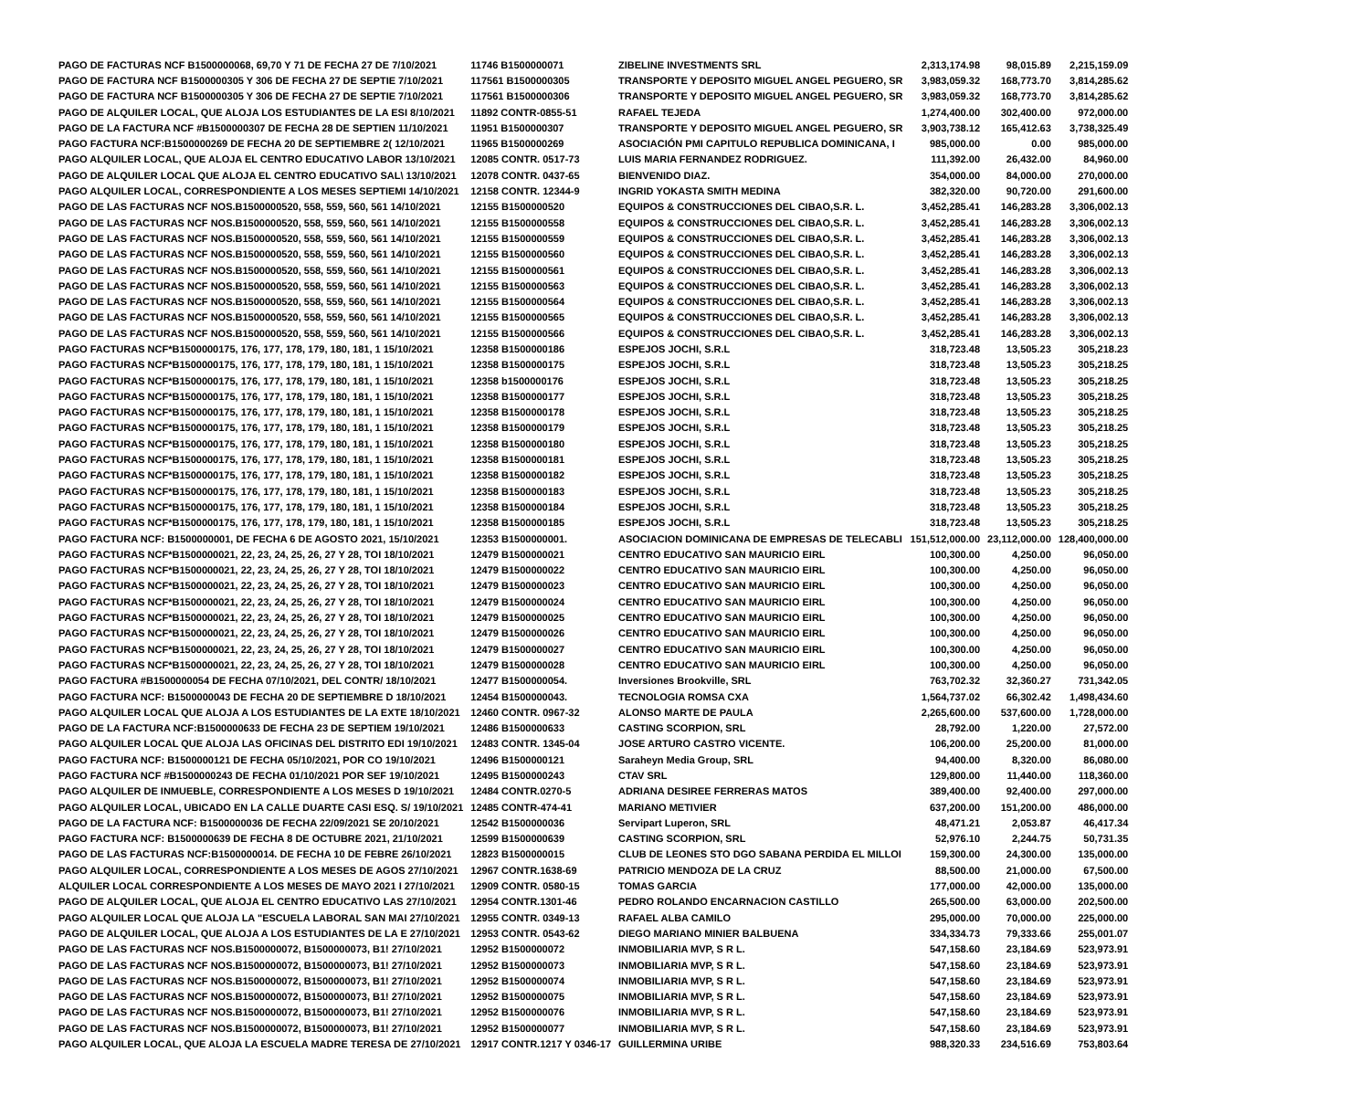| PAGO DE FACTURAS NCF B1500000068, 69,70 Y 71 DE FECHA 27 DE 7/10/2021 | 11746 B1500000071 | ZIBELINE INVESTMENTS SRL | 2,313,174.98 | 98,015.89 | 2,215,159.09 |
| PAGO DE FACTURA NCF B1500000305 Y 306 DE FECHA 27 DE SEPTIE 7/10/2021 | 117561 B1500000305 | TRANSPORTE Y DEPOSITO MIGUEL ANGEL PEGUERO, SR | 3,983,059.32 | 168,773.70 | 3,814,285.62 |
| PAGO DE FACTURA NCF B1500000305 Y 306 DE FECHA 27 DE SEPTIE 7/10/2021 | 117561 B1500000306 | TRANSPORTE Y DEPOSITO MIGUEL ANGEL PEGUERO, SR | 3,983,059.32 | 168,773.70 | 3,814,285.62 |
| PAGO DE ALQUILER LOCAL, QUE ALOJA LOS ESTUDIANTES DE LA ESI 8/10/2021 | 11892 CONTR-0855-51 | RAFAEL TEJEDA | 1,274,400.00 | 302,400.00 | 972,000.00 |
| PAGO DE LA FACTURA NCF #B1500000307 DE FECHA 28 DE SEPTIEN 11/10/2021 | 11951 B1500000307 | TRANSPORTE Y DEPOSITO MIGUEL ANGEL PEGUERO, SR | 3,903,738.12 | 165,412.63 | 3,738,325.49 |
| PAGO FACTURA NCF:B1500000269 DE FECHA 20 DE SEPTIEMBRE 2( 12/10/2021 | 11965 B1500000269 | ASOCIACIÓN PMI CAPITULO REPUBLICA DOMINICANA, I | 985,000.00 | 0.00 | 985,000.00 |
| PAGO ALQUILER LOCAL, QUE ALOJA EL CENTRO EDUCATIVO LABOR 13/10/2021 | 12085 CONTR. 0517-73 | LUIS MARIA FERNANDEZ RODRIGUEZ. | 111,392.00 | 26,432.00 | 84,960.00 |
| PAGO DE ALQUILER LOCAL QUE ALOJA EL CENTRO EDUCATIVO SAL\ 13/10/2021 | 12078 CONTR. 0437-65 | BIENVENIDO DIAZ. | 354,000.00 | 84,000.00 | 270,000.00 |
| PAGO ALQUILER LOCAL, CORRESPONDIENTE A LOS MESES SEPTIEMI 14/10/2021 | 12158 CONTR. 12344-9 | INGRID YOKASTA SMITH MEDINA | 382,320.00 | 90,720.00 | 291,600.00 |
| PAGO DE LAS FACTURAS NCF NOS.B1500000520, 558, 559, 560, 561 14/10/2021 | 12155 B1500000520 | EQUIPOS & CONSTRUCCIONES DEL CIBAO,S.R. L. | 3,452,285.41 | 146,283.28 | 3,306,002.13 |
| PAGO DE LAS FACTURAS NCF NOS.B1500000520, 558, 559, 560, 561 14/10/2021 | 12155 B1500000558 | EQUIPOS & CONSTRUCCIONES DEL CIBAO,S.R. L. | 3,452,285.41 | 146,283.28 | 3,306,002.13 |
| PAGO DE LAS FACTURAS NCF NOS.B1500000520, 558, 559, 560, 561 14/10/2021 | 12155 B1500000559 | EQUIPOS & CONSTRUCCIONES DEL CIBAO,S.R. L. | 3,452,285.41 | 146,283.28 | 3,306,002.13 |
| PAGO DE LAS FACTURAS NCF NOS.B1500000520, 558, 559, 560, 561 14/10/2021 | 12155 B1500000560 | EQUIPOS & CONSTRUCCIONES DEL CIBAO,S.R. L. | 3,452,285.41 | 146,283.28 | 3,306,002.13 |
| PAGO DE LAS FACTURAS NCF NOS.B1500000520, 558, 559, 560, 561 14/10/2021 | 12155 B1500000561 | EQUIPOS & CONSTRUCCIONES DEL CIBAO,S.R. L. | 3,452,285.41 | 146,283.28 | 3,306,002.13 |
| PAGO DE LAS FACTURAS NCF NOS.B1500000520, 558, 559, 560, 561 14/10/2021 | 12155 B1500000563 | EQUIPOS & CONSTRUCCIONES DEL CIBAO,S.R. L. | 3,452,285.41 | 146,283.28 | 3,306,002.13 |
| PAGO DE LAS FACTURAS NCF NOS.B1500000520, 558, 559, 560, 561 14/10/2021 | 12155 B1500000564 | EQUIPOS & CONSTRUCCIONES DEL CIBAO,S.R. L. | 3,452,285.41 | 146,283.28 | 3,306,002.13 |
| PAGO DE LAS FACTURAS NCF NOS.B1500000520, 558, 559, 560, 561 14/10/2021 | 12155 B1500000565 | EQUIPOS & CONSTRUCCIONES DEL CIBAO,S.R. L. | 3,452,285.41 | 146,283.28 | 3,306,002.13 |
| PAGO DE LAS FACTURAS NCF NOS.B1500000520, 558, 559, 560, 561 14/10/2021 | 12155 B1500000566 | EQUIPOS & CONSTRUCCIONES DEL CIBAO,S.R. L. | 3,452,285.41 | 146,283.28 | 3,306,002.13 |
| PAGO FACTURAS NCF*B1500000175, 176, 177, 178, 179, 180, 181, 1 15/10/2021 | 12358 B1500000186 | ESPEJOS JOCHI, S.R.L | 318,723.48 | 13,505.23 | 305,218.23 |
| PAGO FACTURAS NCF*B1500000175, 176, 177, 178, 179, 180, 181, 1 15/10/2021 | 12358 B1500000175 | ESPEJOS JOCHI, S.R.L | 318,723.48 | 13,505.23 | 305,218.25 |
| PAGO FACTURAS NCF*B1500000175, 176, 177, 178, 179, 180, 181, 1 15/10/2021 | 12358 b1500000176 | ESPEJOS JOCHI, S.R.L | 318,723.48 | 13,505.23 | 305,218.25 |
| PAGO FACTURAS NCF*B1500000175, 176, 177, 178, 179, 180, 181, 1 15/10/2021 | 12358 B1500000177 | ESPEJOS JOCHI, S.R.L | 318,723.48 | 13,505.23 | 305,218.25 |
| PAGO FACTURAS NCF*B1500000175, 176, 177, 178, 179, 180, 181, 1 15/10/2021 | 12358 B1500000178 | ESPEJOS JOCHI, S.R.L | 318,723.48 | 13,505.23 | 305,218.25 |
| PAGO FACTURAS NCF*B1500000175, 176, 177, 178, 179, 180, 181, 1 15/10/2021 | 12358 B1500000179 | ESPEJOS JOCHI, S.R.L | 318,723.48 | 13,505.23 | 305,218.25 |
| PAGO FACTURAS NCF*B1500000175, 176, 177, 178, 179, 180, 181, 1 15/10/2021 | 12358 B1500000180 | ESPEJOS JOCHI, S.R.L | 318,723.48 | 13,505.23 | 305,218.25 |
| PAGO FACTURAS NCF*B1500000175, 176, 177, 178, 179, 180, 181, 1 15/10/2021 | 12358 B1500000181 | ESPEJOS JOCHI, S.R.L | 318,723.48 | 13,505.23 | 305,218.25 |
| PAGO FACTURAS NCF*B1500000175, 176, 177, 178, 179, 180, 181, 1 15/10/2021 | 12358 B1500000182 | ESPEJOS JOCHI, S.R.L | 318,723.48 | 13,505.23 | 305,218.25 |
| PAGO FACTURAS NCF*B1500000175, 176, 177, 178, 179, 180, 181, 1 15/10/2021 | 12358 B1500000183 | ESPEJOS JOCHI, S.R.L | 318,723.48 | 13,505.23 | 305,218.25 |
| PAGO FACTURAS NCF*B1500000175, 176, 177, 178, 179, 180, 181, 1 15/10/2021 | 12358 B1500000184 | ESPEJOS JOCHI, S.R.L | 318,723.48 | 13,505.23 | 305,218.25 |
| PAGO FACTURAS NCF*B1500000175, 176, 177, 178, 179, 180, 181, 1 15/10/2021 | 12358 B1500000185 | ESPEJOS JOCHI, S.R.L | 318,723.48 | 13,505.23 | 305,218.25 |
| PAGO FACTURA NCF: B1500000001, DE FECHA 6 DE AGOSTO 2021, 15/10/2021 | 12353 B1500000001. | ASOCIACION DOMINICANA DE EMPRESAS DE TELECABLI | 151,512,000.00 | 23,112,000.00 | 128,400,000.00 |
| PAGO FACTURAS NCF*B1500000021, 22, 23, 24, 25, 26, 27 Y 28, TOI 18/10/2021 | 12479 B1500000021 | CENTRO EDUCATIVO SAN MAURICIO EIRL | 100,300.00 | 4,250.00 | 96,050.00 |
| PAGO FACTURAS NCF*B1500000021, 22, 23, 24, 25, 26, 27 Y 28, TOI 18/10/2021 | 12479 B1500000022 | CENTRO EDUCATIVO SAN MAURICIO EIRL | 100,300.00 | 4,250.00 | 96,050.00 |
| PAGO FACTURAS NCF*B1500000021, 22, 23, 24, 25, 26, 27 Y 28, TOI 18/10/2021 | 12479 B1500000023 | CENTRO EDUCATIVO SAN MAURICIO EIRL | 100,300.00 | 4,250.00 | 96,050.00 |
| PAGO FACTURAS NCF*B1500000021, 22, 23, 24, 25, 26, 27 Y 28, TOI 18/10/2021 | 12479 B1500000024 | CENTRO EDUCATIVO SAN MAURICIO EIRL | 100,300.00 | 4,250.00 | 96,050.00 |
| PAGO FACTURAS NCF*B1500000021, 22, 23, 24, 25, 26, 27 Y 28, TOI 18/10/2021 | 12479 B1500000025 | CENTRO EDUCATIVO SAN MAURICIO EIRL | 100,300.00 | 4,250.00 | 96,050.00 |
| PAGO FACTURAS NCF*B1500000021, 22, 23, 24, 25, 26, 27 Y 28, TOI 18/10/2021 | 12479 B1500000026 | CENTRO EDUCATIVO SAN MAURICIO EIRL | 100,300.00 | 4,250.00 | 96,050.00 |
| PAGO FACTURAS NCF*B1500000021, 22, 23, 24, 25, 26, 27 Y 28, TOI 18/10/2021 | 12479 B1500000027 | CENTRO EDUCATIVO SAN MAURICIO EIRL | 100,300.00 | 4,250.00 | 96,050.00 |
| PAGO FACTURAS NCF*B1500000021, 22, 23, 24, 25, 26, 27 Y 28, TOI 18/10/2021 | 12479 B1500000028 | CENTRO EDUCATIVO SAN MAURICIO EIRL | 100,300.00 | 4,250.00 | 96,050.00 |
| PAGO FACTURA #B1500000054 DE FECHA 07/10/2021, DEL CONTR/ 18/10/2021 | 12477 B1500000054. | Inversiones Brookville, SRL | 763,702.32 | 32,360.27 | 731,342.05 |
| PAGO FACTURA NCF: B1500000043 DE FECHA 20 DE SEPTIEMBRE D 18/10/2021 | 12454 B1500000043. | TECNOLOGIA ROMSA CXA | 1,564,737.02 | 66,302.42 | 1,498,434.60 |
| PAGO ALQUILER LOCAL QUE ALOJA A LOS ESTUDIANTES DE LA EXTE 18/10/2021 | 12460 CONTR. 0967-32 | ALONSO MARTE DE PAULA | 2,265,600.00 | 537,600.00 | 1,728,000.00 |
| PAGO DE LA FACTURA NCF:B1500000633 DE FECHA 23 DE SEPTIEM 19/10/2021 | 12486 B1500000633 | CASTING SCORPION, SRL | 28,792.00 | 1,220.00 | 27,572.00 |
| PAGO ALQUILER LOCAL QUE ALOJA LAS OFICINAS DEL DISTRITO EDI 19/10/2021 | 12483 CONTR. 1345-04 | JOSE ARTURO CASTRO VICENTE. | 106,200.00 | 25,200.00 | 81,000.00 |
| PAGO FACTURA NCF: B1500000121 DE FECHA 05/10/2021, POR CO 19/10/2021 | 12496 B1500000121 | Saraheyn Media Group, SRL | 94,400.00 | 8,320.00 | 86,080.00 |
| PAGO FACTURA NCF #B1500000243 DE FECHA 01/10/2021 POR SEF 19/10/2021 | 12495 B1500000243 | CTAV SRL | 129,800.00 | 11,440.00 | 118,360.00 |
| PAGO ALQUILER DE INMUEBLE, CORRESPONDIENTE A LOS MESES D 19/10/2021 | 12484 CONTR.0270-5 | ADRIANA DESIREE FERRERAS MATOS | 389,400.00 | 92,400.00 | 297,000.00 |
| PAGO ALQUILER LOCAL, UBICADO EN LA CALLE DUARTE CASI ESQ. S/ 19/10/2021 | 12485 CONTR-474-41 | MARIANO METIVIER | 637,200.00 | 151,200.00 | 486,000.00 |
| PAGO DE LA FACTURA NCF: B1500000036 DE FECHA 22/09/2021 SE 20/10/2021 | 12542 B1500000036 | Servipart Luperon, SRL | 48,471.21 | 2,053.87 | 46,417.34 |
| PAGO FACTURA NCF: B1500000639 DE FECHA 8 DE OCTUBRE 2021, 21/10/2021 | 12599 B1500000639 | CASTING SCORPION, SRL | 52,976.10 | 2,244.75 | 50,731.35 |
| PAGO DE LAS FACTURAS NCF:B1500000014. DE FECHA 10 DE FEBRE 26/10/2021 | 12823 B1500000015 | CLUB DE LEONES STO DGO SABANA PERDIDA EL MILLOI | 159,300.00 | 24,300.00 | 135,000.00 |
| PAGO ALQUILER LOCAL, CORRESPONDIENTE A LOS MESES DE AGOS 27/10/2021 | 12967 CONTR.1638-69 | PATRICIO MENDOZA DE LA CRUZ | 88,500.00 | 21,000.00 | 67,500.00 |
| ALQUILER LOCAL CORRESPONDIENTE A LOS MESES DE MAYO 2021 I 27/10/2021 | 12909 CONTR. 0580-15 | TOMAS GARCIA | 177,000.00 | 42,000.00 | 135,000.00 |
| PAGO DE ALQUILER LOCAL, QUE ALOJA EL CENTRO EDUCATIVO LAS 27/10/2021 | 12954 CONTR.1301-46 | PEDRO ROLANDO ENCARNACION CASTILLO | 265,500.00 | 63,000.00 | 202,500.00 |
| PAGO ALQUILER LOCAL QUE ALOJA LA "ESCUELA LABORAL SAN MAI 27/10/2021 | 12955 CONTR. 0349-13 | RAFAEL ALBA CAMILO | 295,000.00 | 70,000.00 | 225,000.00 |
| PAGO DE ALQUILER LOCAL, QUE ALOJA A LOS ESTUDIANTES DE LA E 27/10/2021 | 12953 CONTR. 0543-62 | DIEGO MARIANO MINIER BALBUENA | 334,334.73 | 79,333.66 | 255,001.07 |
| PAGO DE LAS FACTURAS NCF NOS.B1500000072, B1500000073, B1! 27/10/2021 | 12952 B1500000072 | INMOBILIARIA MVP, S R L. | 547,158.60 | 23,184.69 | 523,973.91 |
| PAGO DE LAS FACTURAS NCF NOS.B1500000072, B1500000073, B1! 27/10/2021 | 12952 B1500000073 | INMOBILIARIA MVP, S R L. | 547,158.60 | 23,184.69 | 523,973.91 |
| PAGO DE LAS FACTURAS NCF NOS.B1500000072, B1500000073, B1! 27/10/2021 | 12952 B1500000074 | INMOBILIARIA MVP, S R L. | 547,158.60 | 23,184.69 | 523,973.91 |
| PAGO DE LAS FACTURAS NCF NOS.B1500000072, B1500000073, B1! 27/10/2021 | 12952 B1500000075 | INMOBILIARIA MVP, S R L. | 547,158.60 | 23,184.69 | 523,973.91 |
| PAGO DE LAS FACTURAS NCF NOS.B1500000072, B1500000073, B1! 27/10/2021 | 12952 B1500000076 | INMOBILIARIA MVP, S R L. | 547,158.60 | 23,184.69 | 523,973.91 |
| PAGO DE LAS FACTURAS NCF NOS.B1500000072, B1500000073, B1! 27/10/2021 | 12952 B1500000077 | INMOBILIARIA MVP, S R L. | 547,158.60 | 23,184.69 | 523,973.91 |
| PAGO ALQUILER LOCAL, QUE ALOJA LA ESCUELA MADRE TERESA DE 27/10/2021 | 12917 CONTR.1217 Y 0346-17 | GUILLERMINA URIBE | 988,320.33 | 234,516.69 | 753,803.64 |